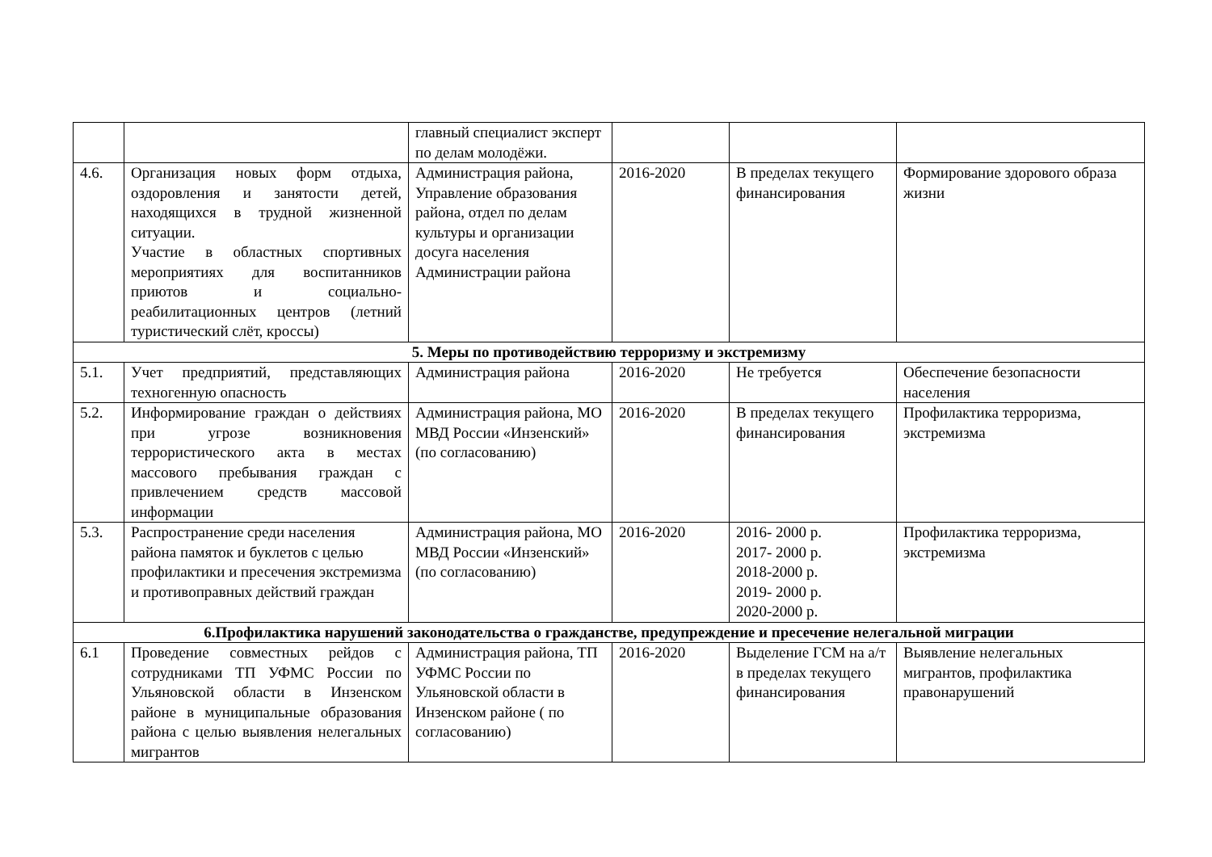| | | главный специалист эксперт по делам молодёжи. | | | |
| 4.6. | Организация новых форм отдыха, оздоровления и занятости детей, находящихся в трудной жизненной ситуации. Участие в областных спортивных мероприятиях для воспитанников приютов и социально-реабилитационных центров (летний туристический слёт, кроссы) | Администрация района, Управление образования района, отдел по делам культуры и организации досуга населения Администрации района | 2016-2020 | В пределах текущего финансирования | Формирование здорового образа жизни |
| 5. Меры по противодействию терроризму и экстремизму | | | | | |
| 5.1. | Учет предприятий, представляющих техногенную опасность | Администрация района | 2016-2020 | Не требуется | Обеспечение безопасности населения |
| 5.2. | Информирование граждан о действиях при угрозе возникновения террористического акта в местах массового пребывания граждан с привлечением средств массовой информации | Администрация района, МО МВД России «Инзенский» (по согласованию) | 2016-2020 | В пределах текущего финансирования | Профилактика терроризма, экстремизма |
| 5.3. | Распространение среди населения района памяток и буклетов с целью профилактики и пресечения экстремизма и противоправных действий граждан | Администрация района, МО МВД России «Инзенский» (по согласованию) | 2016-2020 | 2016- 2000 р. 2017- 2000 р. 2018-2000 р. 2019- 2000 р. 2020-2000 р. | Профилактика терроризма, экстремизма |
| 6.Профилактика нарушений законодательства о гражданстве, предупреждение и пресечение нелегальной миграции | | | | | |
| 6.1 | Проведение совместных рейдов с сотрудниками ТП УФМС России по Ульяновской области в Инзенском районе в муниципальные образования района с целью выявления нелегальных мигрантов | Администрация района, ТП УФМС России по Ульяновской области в Инзенском районе ( по согласованию) | 2016-2020 | Выделение ГСМ на а/т в пределах текущего финансирования | Выявление нелегальных мигрантов, профилактика правонарушений |